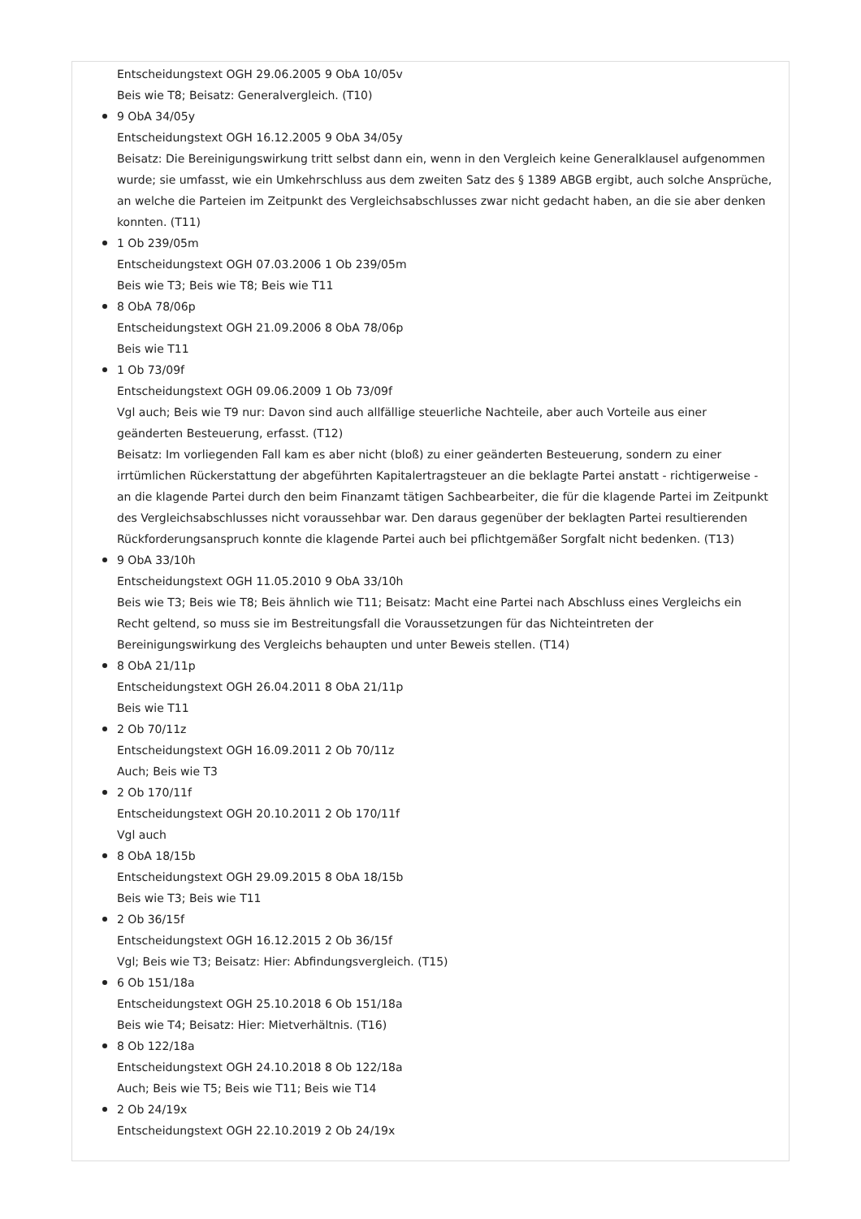Entscheidungstext OGH 29.06.2005 9 ObA 10/05v
Beis wie T8; Beisatz: Generalvergleich. (T10)
9 ObA 34/05y
Entscheidungstext OGH 16.12.2005 9 ObA 34/05y
Beisatz: Die Bereinigungswirkung tritt selbst dann ein, wenn in den Vergleich keine Generalklausel aufgenommen wurde; sie umfasst, wie ein Umkehrschluss aus dem zweiten Satz des § 1389 ABGB ergibt, auch solche Ansprüche, an welche die Parteien im Zeitpunkt des Vergleichsabschlusses zwar nicht gedacht haben, an die sie aber denken konnten. (T11)
1 Ob 239/05m
Entscheidungstext OGH 07.03.2006 1 Ob 239/05m
Beis wie T3; Beis wie T8; Beis wie T11
8 ObA 78/06p
Entscheidungstext OGH 21.09.2006 8 ObA 78/06p
Beis wie T11
1 Ob 73/09f
Entscheidungstext OGH 09.06.2009 1 Ob 73/09f
Vgl auch; Beis wie T9 nur: Davon sind auch allfällige steuerliche Nachteile, aber auch Vorteile aus einer geänderten Besteuerung, erfasst. (T12)
Beisatz: Im vorliegenden Fall kam es aber nicht (bloß) zu einer geänderten Besteuerung, sondern zu einer irrtümlichen Rückerstattung der abgeführten Kapitalertragsteuer an die beklagte Partei anstatt - richtigerweise - an die klagende Partei durch den beim Finanzamt tätigen Sachbearbeiter, die für die klagende Partei im Zeitpunkt des Vergleichsabschlusses nicht voraussehbar war. Den daraus gegenüber der beklagten Partei resultierenden Rückforderungsanspruch konnte die klagende Partei auch bei pflichtgemäßer Sorgfalt nicht bedenken. (T13)
9 ObA 33/10h
Entscheidungstext OGH 11.05.2010 9 ObA 33/10h
Beis wie T3; Beis wie T8; Beis ähnlich wie T11; Beisatz: Macht eine Partei nach Abschluss eines Vergleichs ein Recht geltend, so muss sie im Bestreitungsfall die Voraussetzungen für das Nichteintreten der Bereinigungswirkung des Vergleichs behaupten und unter Beweis stellen. (T14)
8 ObA 21/11p
Entscheidungstext OGH 26.04.2011 8 ObA 21/11p
Beis wie T11
2 Ob 70/11z
Entscheidungstext OGH 16.09.2011 2 Ob 70/11z
Auch; Beis wie T3
2 Ob 170/11f
Entscheidungstext OGH 20.10.2011 2 Ob 170/11f
Vgl auch
8 ObA 18/15b
Entscheidungstext OGH 29.09.2015 8 ObA 18/15b
Beis wie T3; Beis wie T11
2 Ob 36/15f
Entscheidungstext OGH 16.12.2015 2 Ob 36/15f
Vgl; Beis wie T3; Beisatz: Hier: Abfindungsvergleich. (T15)
6 Ob 151/18a
Entscheidungstext OGH 25.10.2018 6 Ob 151/18a
Beis wie T4; Beisatz: Hier: Mietverhältnis. (T16)
8 Ob 122/18a
Entscheidungstext OGH 24.10.2018 8 Ob 122/18a
Auch; Beis wie T5; Beis wie T11; Beis wie T14
2 Ob 24/19x
Entscheidungstext OGH 22.10.2019 2 Ob 24/19x